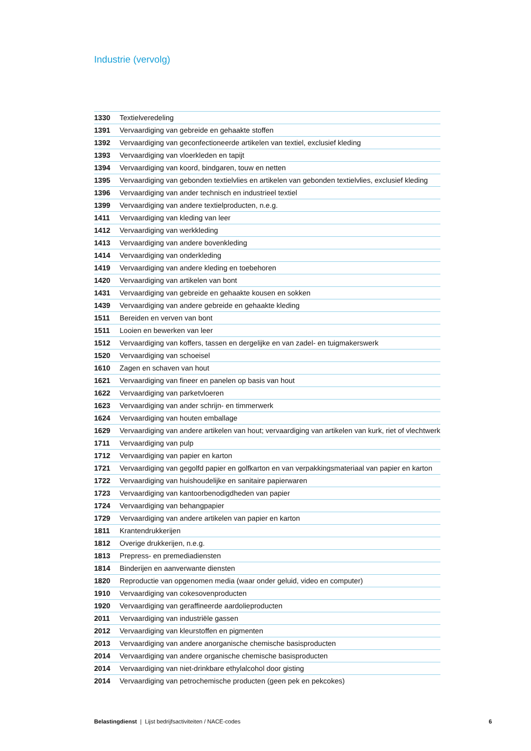Industrie (vervolg)
| 1330 | Textielveredeling |
| 1391 | Vervaardiging van gebreide en gehaakte stoffen |
| 1392 | Vervaardiging van geconfectioneerde artikelen van textiel, exclusief kleding |
| 1393 | Vervaardiging van vloerkleden en tapijt |
| 1394 | Vervaardiging van koord, bindgaren, touw en netten |
| 1395 | Vervaardiging van gebonden textielvlies en artikelen van gebonden textielvlies, exclusief kleding |
| 1396 | Vervaardiging van ander technisch en industrieel textiel |
| 1399 | Vervaardiging van andere textielproducten, n.e.g. |
| 1411 | Vervaardiging van kleding van leer |
| 1412 | Vervaardiging van werkkleding |
| 1413 | Vervaardiging van andere bovenkleding |
| 1414 | Vervaardiging van onderkleding |
| 1419 | Vervaardiging van andere kleding en toebehoren |
| 1420 | Vervaardiging van artikelen van bont |
| 1431 | Vervaardiging van gebreide en gehaakte kousen en sokken |
| 1439 | Vervaardiging van andere gebreide en gehaakte kleding |
| 1511 | Bereiden en verven van bont |
| 1511 | Looien en bewerken van leer |
| 1512 | Vervaardiging van koffers, tassen en dergelijke en van zadel- en tuigmakerswerk |
| 1520 | Vervaardiging van schoeisel |
| 1610 | Zagen en schaven van hout |
| 1621 | Vervaardiging van fineer en panelen op basis van hout |
| 1622 | Vervaardiging van parketvloeren |
| 1623 | Vervaardiging van ander schrijn- en timmerwerk |
| 1624 | Vervaardiging van houten emballage |
| 1629 | Vervaardiging van andere artikelen van hout; vervaardiging van artikelen van kurk, riet of vlechtwerk |
| 1711 | Vervaardiging van pulp |
| 1712 | Vervaardiging van papier en karton |
| 1721 | Vervaardiging van gegolfd papier en golfkarton en van verpakkingsmateriaal van papier en karton |
| 1722 | Vervaardiging van huishoudelijke en sanitaire papierwaren |
| 1723 | Vervaardiging van kantoorbenodigdheden van papier |
| 1724 | Vervaardiging van behangpapier |
| 1729 | Vervaardiging van andere artikelen van papier en karton |
| 1811 | Krantendrukkerijen |
| 1812 | Overige drukkerijen, n.e.g. |
| 1813 | Prepress- en premediadiensten |
| 1814 | Binderijen en aanverwante diensten |
| 1820 | Reproductie van opgenomen media (waar onder geluid, video en computer) |
| 1910 | Vervaardiging van cokesovenproducten |
| 1920 | Vervaardiging van geraffineerde aardolieproducten |
| 2011 | Vervaardiging van industriële gassen |
| 2012 | Vervaardiging van kleurstoffen en pigmenten |
| 2013 | Vervaardiging van andere anorganische chemische basisproducten |
| 2014 | Vervaardiging van andere organische chemische basisproducten |
| 2014 | Vervaardiging van niet-drinkbare ethylalcohol door gisting |
| 2014 | Vervaardiging van petrochemische producten (geen pek en pekcokes) |
Belastingdienst | Lijst bedrijfsactiviteiten / NACE-codes 6